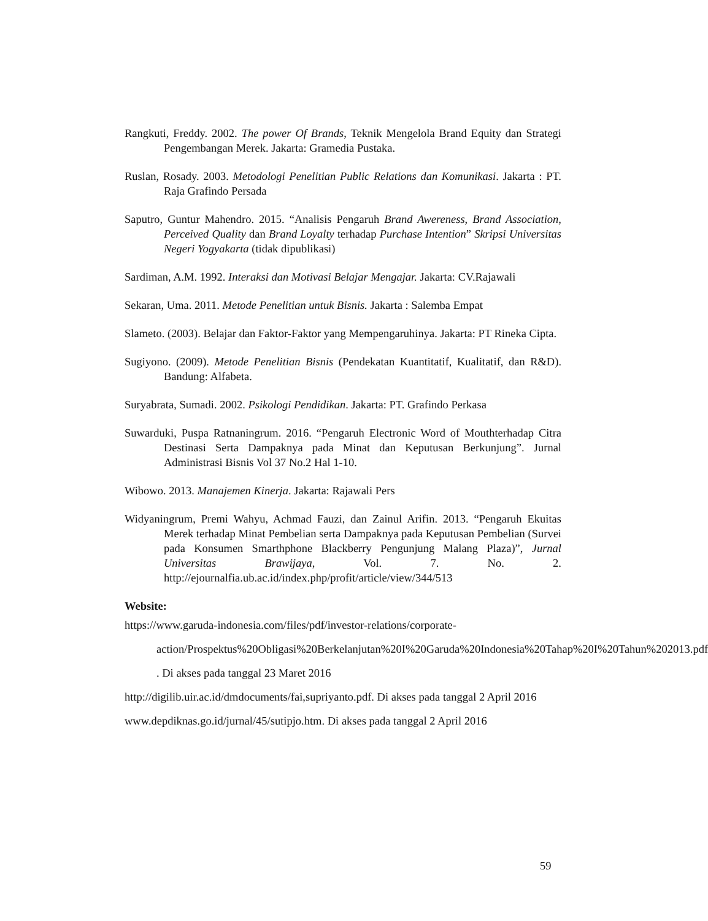Rangkuti, Freddy. 2002. The power Of Brands, Teknik Mengelola Brand Equity dan Strategi Pengembangan Merek. Jakarta: Gramedia Pustaka.
Ruslan, Rosady. 2003. Metodologi Penelitian Public Relations dan Komunikasi. Jakarta : PT. Raja Grafindo Persada
Saputro, Guntur Mahendro. 2015. “Analisis Pengaruh Brand Awereness, Brand Association, Perceived Quality dan Brand Loyalty terhadap Purchase Intention” Skripsi Universitas Negeri Yogyakarta (tidak dipublikasi)
Sardiman, A.M. 1992. Interaksi dan Motivasi Belajar Mengajar. Jakarta: CV.Rajawali
Sekaran, Uma. 2011. Metode Penelitian untuk Bisnis. Jakarta : Salemba Empat
Slameto. (2003). Belajar dan Faktor-Faktor yang Mempengaruhinya. Jakarta: PT Rineka Cipta.
Sugiyono. (2009). Metode Penelitian Bisnis (Pendekatan Kuantitatif, Kualitatif, dan R&D). Bandung: Alfabeta.
Suryabrata, Sumadi. 2002. Psikologi Pendidikan. Jakarta: PT. Grafindo Perkasa
Suwarduki, Puspa Ratnaningrum. 2016. “Pengaruh Electronic Word of Mouthterhadap Citra Destinasi Serta Dampaknya pada Minat dan Keputusan Berkunjung”. Jurnal Administrasi Bisnis Vol 37 No.2 Hal 1-10.
Wibowo. 2013. Manajemen Kinerja. Jakarta: Rajawali Pers
Widyaningrum, Premi Wahyu, Achmad Fauzi, dan Zainul Arifin. 2013. “Pengaruh Ekuitas Merek terhadap Minat Pembelian serta Dampaknya pada Keputusan Pembelian (Survei pada Konsumen Smarthphone Blackberry Pengunjung Malang Plaza)”, Jurnal Universitas Brawijaya, Vol. 7. No. 2. http://ejournalfia.ub.ac.id/index.php/profit/article/view/344/513
Website:
https://www.garuda-indonesia.com/files/pdf/investor-relations/corporate-action/Prospektus%20Obligasi%20Berkelanjutan%20I%20Garuda%20Indonesia%20Tahap%20I%20Tahun%202013.pdf . Di akses pada tanggal 23 Maret 2016
http://digilib.uir.ac.id/dmdocuments/fai,supriyanto.pdf. Di akses pada tanggal 2 April 2016
www.depdiknas.go.id/jurnal/45/sutipjo.htm. Di akses pada tanggal 2 April 2016
59